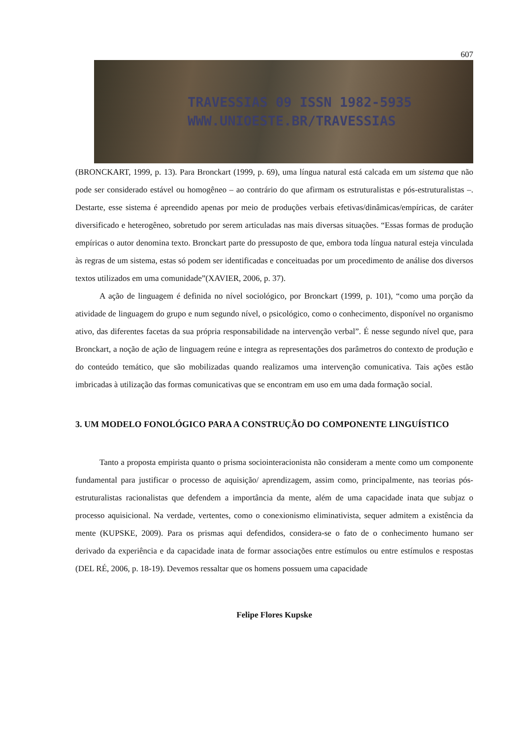607
TRAVESSIAS 09 ISSN 1982-5935
WWW.UNIOESTE.BR/TRAVESSIAS
(BRONCKART, 1999, p. 13). Para Bronckart (1999, p. 69), uma língua natural está calcada em um sistema que não pode ser considerado estável ou homogêneo – ao contrário do que afirmam os estruturalistas e pós-estruturalistas –. Destarte, esse sistema é apreendido apenas por meio de produções verbais efetivas/dinâmicas/empíricas, de caráter diversificado e heterogêneo, sobretudo por serem articuladas nas mais diversas situações. “Essas formas de produção empíricas o autor denomina texto. Bronckart parte do pressuposto de que, embora toda língua natural esteja vinculada às regras de um sistema, estas só podem ser identificadas e conceituadas por um procedimento de análise dos diversos textos utilizados em uma comunidade”(XAVIER, 2006, p. 37).
A ação de linguagem é definida no nível sociológico, por Bronckart (1999, p. 101), “como uma porção da atividade de linguagem do grupo e num segundo nível, o psicológico, como o conhecimento, disponível no organismo ativo, das diferentes facetas da sua própria responsabilidade na intervenção verbal”. É nesse segundo nível que, para Bronckart, a noção de ação de linguagem reúne e integra as representações dos parâmetros do contexto de produção e do conteúdo temático, que são mobilizadas quando realizamos uma intervenção comunicativa. Tais ações estão imbricadas à utilização das formas comunicativas que se encontram em uso em uma dada formação social.
3. UM MODELO FONOLÓGICO PARA A CONSTRUÇÃO DO COMPONENTE LINGUÍSTICO
Tanto a proposta empirista quanto o prisma sociointeracionista não consideram a mente como um componente fundamental para justificar o processo de aquisição/ aprendizagem, assim como, principalmente, nas teorias pós-estruturalistas racionalistas que defendem a importância da mente, além de uma capacidade inata que subjaz o processo aquisicional. Na verdade, vertentes, como o conexionismo eliminativista, sequer admitem a existência da mente (KUPSKE, 2009). Para os prismas aqui defendidos, considera-se o fato de o conhecimento humano ser derivado da experiência e da capacidade inata de formar associações entre estímulos ou entre estímulos e respostas (DEL RÉ, 2006, p. 18-19). Devemos ressaltar que os homens possuem uma capacidade
Felipe Flores Kupske